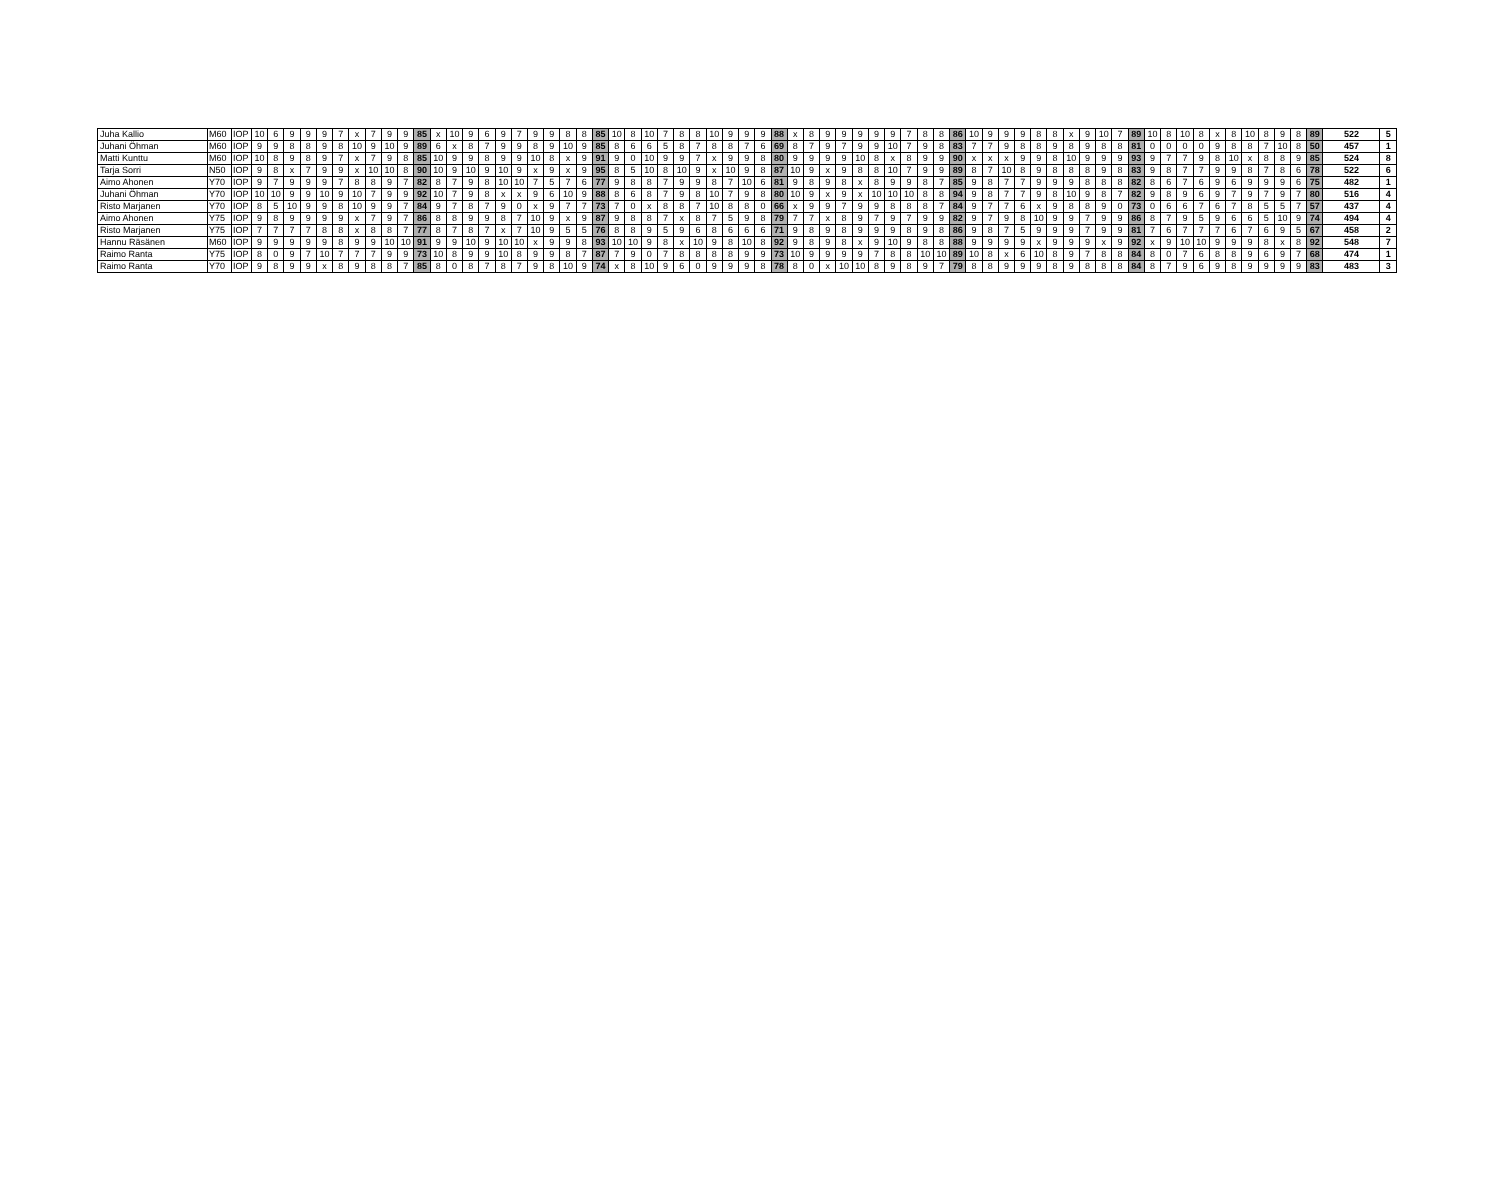| Juha Kallio | M60 | IOP | 10 | 6 | 9 | 9 | 9 | 7 | x | 7 | 9 | 9 | 85 | x | 10 | 9 | 6 | 9 | 7 | 9 | 9 | 8 | 8 | 85 | 10 | 8 | 10 | 7 | 8 | 8 | 10 | 9 | 9 | 9 | 88 | x | 8 | 9 | 9 | 9 | 9 | 9 | 7 | 8 | 8 | 86 | 10 | 9 | 9 | 9 | 8 | 8 | x | 9 | 10 | 7 | 89 | 10 | 8 | 10 | 8 | x | 8 | 10 | 8 | 9 | 8 | 89 | 522 | 5 |
| Juhani Öhman | M60 | IOP | 9 | 9 | 8 | 8 | 9 | 8 | 10 | 9 | 10 | 9 | 89 | 6 | x | 8 | 7 | 9 | 9 | 8 | 9 | 10 | 9 | 85 | 8 | 6 | 6 | 5 | 8 | 7 | 8 | 8 | 7 | 6 | 69 | 8 | 7 | 9 | 7 | 9 | 9 | 10 | 7 | 9 | 8 | 83 | 7 | 7 | 9 | 8 | 8 | 9 | 8 | 9 | 8 | 8 | 81 | 0 | 0 | 0 | 0 | 9 | 8 | 8 | 7 | 10 | 8 | 50 | 457 | 1 |
| Matti Kunttu | M60 | IOP | 10 | 8 | 9 | 8 | 9 | 7 | x | 7 | 9 | 8 | 85 | 10 | 9 | 9 | 8 | 9 | 9 | 10 | 8 | x | 9 | 91 | 9 | 0 | 10 | 9 | 9 | 7 | x | 9 | 9 | 8 | 80 | 9 | 9 | 9 | 9 | 10 | 8 | x | 8 | 9 | 9 | 90 | x | x | x | 9 | 9 | 8 | 10 | 9 | 9 | 9 | 93 | 9 | 7 | 7 | 9 | 8 | 10 | x | 8 | 8 | 9 | 85 | 524 | 8 |
| Tarja Sorri | N50 | IOP | 9 | 8 | x | 7 | 9 | 9 | x | 10 | 10 | 8 | 90 | 10 | 9 | 10 | 9 | 10 | 9 | x | 9 | x | 9 | 95 | 8 | 5 | 10 | 8 | 10 | 9 | x | 10 | 9 | 8 | 87 | 10 | 9 | x | 9 | 8 | 8 | 10 | 7 | 9 | 9 | 89 | 8 | 7 | 10 | 8 | 9 | 8 | 8 | 8 | 9 | 8 | 83 | 9 | 8 | 7 | 7 | 9 | 9 | 8 | 7 | 8 | 6 | 78 | 522 | 6 |
| Aimo Ahonen | Y70 | IOP | 9 | 7 | 9 | 9 | 9 | 7 | 8 | 8 | 9 | 7 | 82 | 8 | 7 | 9 | 8 | 10 | 10 | 7 | 5 | 7 | 6 | 77 | 9 | 8 | 8 | 7 | 9 | 9 | 8 | 7 | 10 | 6 | 81 | 9 | 8 | 9 | 8 | x | 8 | 9 | 9 | 8 | 7 | 85 | 9 | 8 | 7 | 7 | 9 | 9 | 9 | 8 | 8 | 8 | 82 | 8 | 6 | 7 | 6 | 9 | 6 | 9 | 9 | 9 | 6 | 75 | 482 | 1 |
| Juhani Öhman | Y70 | IOP | 10 | 10 | 9 | 9 | 10 | 9 | 10 | 7 | 9 | 9 | 92 | 10 | 7 | 9 | 8 | x | x | 9 | 6 | 10 | 9 | 88 | 8 | 6 | 8 | 7 | 9 | 8 | 10 | 7 | 9 | 8 | 80 | 10 | 9 | x | 9 | x | 10 | 10 | 10 | 8 | 8 | 94 | 9 | 8 | 7 | 7 | 9 | 8 | 10 | 9 | 8 | 7 | 82 | 9 | 8 | 9 | 6 | 9 | 7 | 9 | 7 | 9 | 7 | 80 | 516 | 4 |
| Risto Marjanen | Y70 | IOP | 8 | 5 | 10 | 9 | 9 | 8 | 10 | 9 | 9 | 7 | 84 | 9 | 7 | 8 | 7 | 9 | 0 | x | 9 | 7 | 7 | 73 | 7 | 0 | x | 8 | 8 | 7 | 10 | 8 | 8 | 0 | 66 | x | 9 | 9 | 7 | 9 | 9 | 8 | 8 | 8 | 7 | 84 | 9 | 7 | 7 | 6 | x | 9 | 8 | 8 | 9 | 0 | 73 | 0 | 6 | 6 | 7 | 6 | 7 | 8 | 5 | 5 | 7 | 57 | 437 | 4 |
| Aimo Ahonen | Y75 | IOP | 9 | 8 | 9 | 9 | 9 | 9 | x | 7 | 9 | 7 | 86 | 8 | 8 | 9 | 9 | 8 | 7 | 10 | 9 | x | 9 | 87 | 9 | 8 | 8 | 7 | x | 8 | 7 | 5 | 9 | 8 | 79 | 7 | 7 | x | 8 | 9 | 7 | 9 | 7 | 9 | 9 | 82 | 9 | 7 | 9 | 8 | 10 | 9 | 9 | 7 | 9 | 9 | 86 | 8 | 7 | 9 | 5 | 9 | 6 | 6 | 5 | 10 | 9 | 74 | 494 | 4 |
| Risto Marjanen | Y75 | IOP | 7 | 7 | 7 | 7 | 8 | 8 | x | 8 | 8 | 7 | 77 | 8 | 7 | 8 | 7 | x | 7 | 10 | 9 | 5 | 5 | 76 | 8 | 8 | 9 | 5 | 9 | 6 | 8 | 6 | 6 | 6 | 71 | 9 | 8 | 9 | 8 | 9 | 9 | 9 | 8 | 9 | 8 | 86 | 9 | 8 | 7 | 5 | 9 | 9 | 9 | 7 | 9 | 9 | 81 | 7 | 6 | 7 | 7 | 7 | 6 | 7 | 6 | 9 | 5 | 67 | 458 | 2 |
| Hannu Räsänen | M60 | IOP | 9 | 9 | 9 | 9 | 9 | 8 | 9 | 9 | 10 | 10 | 91 | 9 | 9 | 10 | 9 | 10 | 10 | x | 9 | 9 | 8 | 93 | 10 | 10 | 9 | 8 | x | 10 | 9 | 8 | 10 | 8 | 92 | 9 | 8 | 9 | 8 | x | 9 | 10 | 9 | 8 | 8 | 88 | 9 | 9 | 9 | 9 | x | 9 | 9 | 9 | x | 9 | 92 | x | 9 | 10 | 10 | 9 | 9 | 9 | 8 | x | 8 | 92 | 548 | 7 |
| Raimo Ranta | Y75 | IOP | 8 | 0 | 9 | 7 | 10 | 7 | 7 | 7 | 9 | 9 | 73 | 10 | 8 | 9 | 9 | 10 | 8 | 9 | 9 | 8 | 7 | 87 | 7 | 9 | 0 | 7 | 8 | 8 | 8 | 8 | 9 | 9 | 73 | 10 | 9 | 9 | 9 | 9 | 7 | 8 | 8 | 10 | 10 | 89 | 10 | 8 | x | 6 | 10 | 8 | 9 | 7 | 8 | 8 | 84 | 8 | 0 | 7 | 6 | 8 | 8 | 9 | 6 | 9 | 7 | 68 | 474 | 1 |
| Raimo Ranta | Y70 | IOP | 9 | 8 | 9 | 9 | x | 8 | 9 | 8 | 8 | 7 | 85 | 8 | 0 | 8 | 7 | 8 | 7 | 9 | 8 | 10 | 9 | 74 | x | 8 | 10 | 9 | 6 | 0 | 9 | 9 | 9 | 8 | 78 | 8 | 0 | x | 10 | 10 | 8 | 9 | 8 | 9 | 7 | 79 | 8 | 8 | 9 | 9 | 9 | 8 | 9 | 8 | 8 | 8 | 84 | 8 | 7 | 9 | 6 | 9 | 8 | 9 | 9 | 9 | 9 | 83 | 483 | 3 |